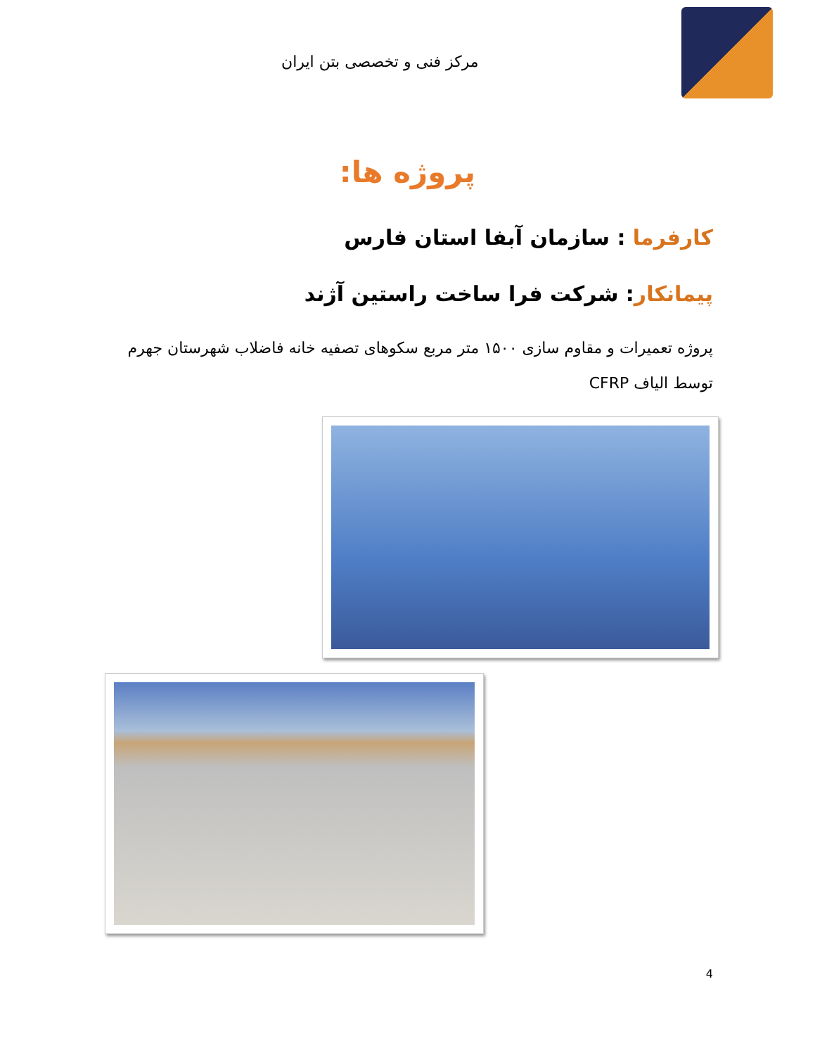مرکز فنی و تخصصی بتن ایران
پروژه ها:
کارفرما : سازمان آبفا استان فارس
پیمانکار: شرکت فرا ساخت راستین آژند
پروژه تعمیرات و مقاوم سازی ۱۵۰۰ متر مربع سکوهای تصفیه خانه فاضلاب شهرستان جهرم توسط الیاف CFRP
4